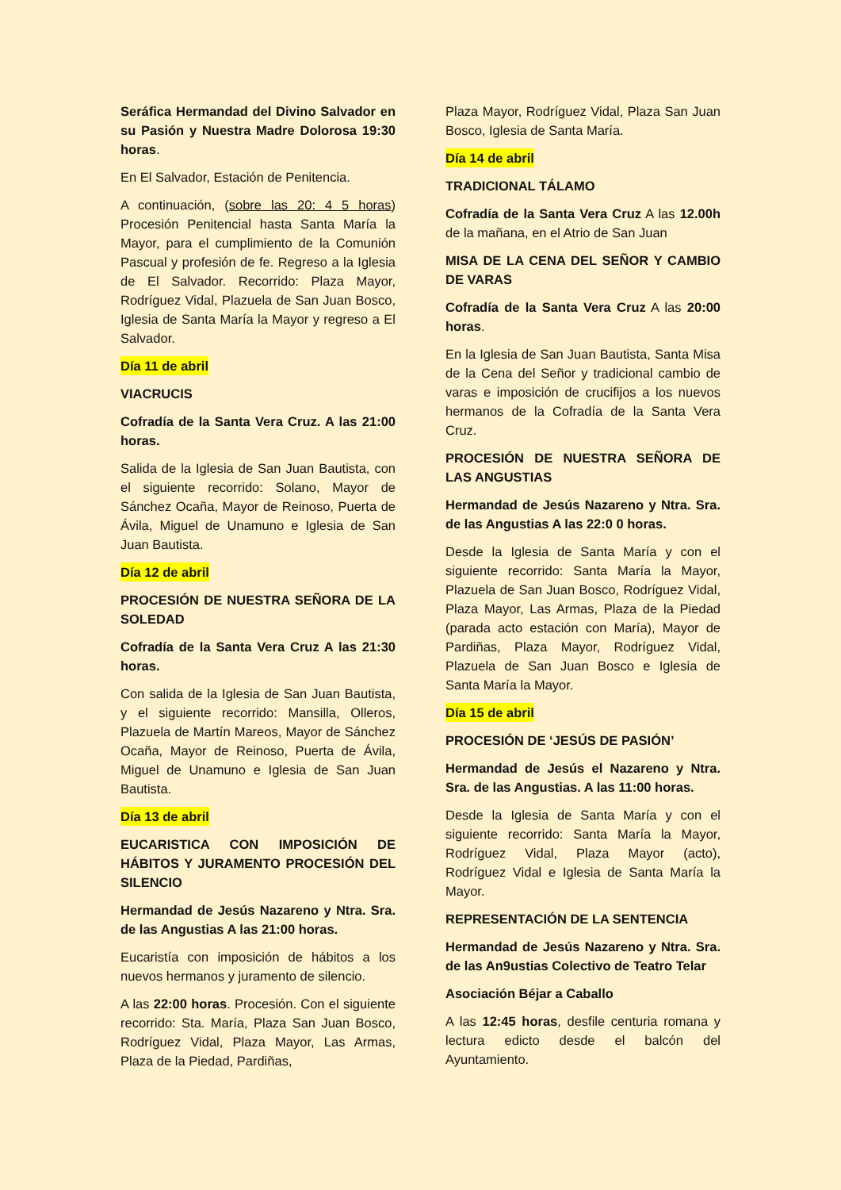Seráfica Hermandad del Divino Salvador en su Pasión y Nuestra Madre Dolorosa 19:30 horas.
En El Salvador, Estación de Penitencia.
A continuación, (sobre las 20: 4 5 horas) Procesión Penitencial hasta Santa María la Mayor, para el cumplimiento de la Comunión Pascual y profesión de fe. Regreso a la Iglesia de El Salvador. Recorrido: Plaza Mayor, Rodríguez Vidal, Plazuela de San Juan Bosco, Iglesia de Santa María la Mayor y regreso a El Salvador.
Día 11 de abril
VIACRUCIS
Cofradía de la Santa Vera Cruz. A las 21:00 horas.
Salida de la Iglesia de San Juan Bautista, con el siguiente recorrido: Solano, Mayor de Sánchez Ocaña, Mayor de Reinoso, Puerta de Ávila, Miguel de Unamuno e Iglesia de San Juan Bautista.
Día 12 de abril
PROCESIÓN DE NUESTRA SEÑORA DE LA SOLEDAD
Cofradía de la Santa Vera Cruz A las 21:30 horas.
Con salida de la Iglesia de San Juan Bautista, y el siguiente recorrido: Mansilla, Olleros, Plazuela de Martín Mareos, Mayor de Sánchez Ocaña, Mayor de Reinoso, Puerta de Ávila, Miguel de Unamuno e Iglesia de San Juan Bautista.
Día 13 de abril
EUCARISTICA CON IMPOSICIÓN DE HÁBITOS Y JURAMENTO PROCESIÓN DEL SILENCIO
Hermandad de Jesús Nazareno y Ntra. Sra. de las Angustias A las 21:00 horas.
Eucaristía con imposición de hábitos a los nuevos hermanos y juramento de silencio.
A las 22:00 horas. Procesión. Con el siguiente recorrido: Sta. María, Plaza San Juan Bosco, Rodríguez Vidal, Plaza Mayor, Las Armas, Plaza de la Piedad, Pardiñas,
Plaza Mayor, Rodríguez Vidal, Plaza San Juan Bosco, Iglesia de Santa María.
Día 14 de abril
TRADICIONAL TÁLAMO
Cofradía de la Santa Vera Cruz A las 12.00h de la mañana, en el Atrio de San Juan
MISA DE LA CENA DEL SEÑOR Y CAMBIO DE VARAS
Cofradía de la Santa Vera Cruz A las 20:00 horas.
En la Iglesia de San Juan Bautista, Santa Misa de la Cena del Señor y tradicional cambio de varas e imposición de crucifijos a los nuevos hermanos de la Cofradía de la Santa Vera Cruz.
PROCESIÓN DE NUESTRA SEÑORA DE LAS ANGUSTIAS
Hermandad de Jesús Nazareno y Ntra. Sra. de las Angustias A las 22:0 0 horas.
Desde la Iglesia de Santa María y con el siguiente recorrido: Santa María la Mayor, Plazuela de San Juan Bosco, Rodríguez Vidal, Plaza Mayor, Las Armas, Plaza de la Piedad (parada acto estación con María), Mayor de Pardiñas, Plaza Mayor, Rodríguez Vidal, Plazuela de San Juan Bosco e Iglesia de Santa María la Mayor.
Día 15 de abril
PROCESIÓN DE ‘JESÚS DE PASIÓN’
Hermandad de Jesús el Nazareno y Ntra. Sra. de las Angustias. A las 11:00 horas.
Desde la Iglesia de Santa María y con el siguiente recorrido: Santa María la Mayor, Rodríguez Vidal, Plaza Mayor (acto), Rodríguez Vidal e Iglesia de Santa María la Mayor.
REPRESENTACIÓN DE LA SENTENCIA
Hermandad de Jesús Nazareno y Ntra. Sra. de las An9ustias Colectivo de Teatro Telar
Asociación Béjar a Caballo
A las 12:45 horas, desfile centuria romana y lectura edicto desde el balcón del Ayuntamiento.